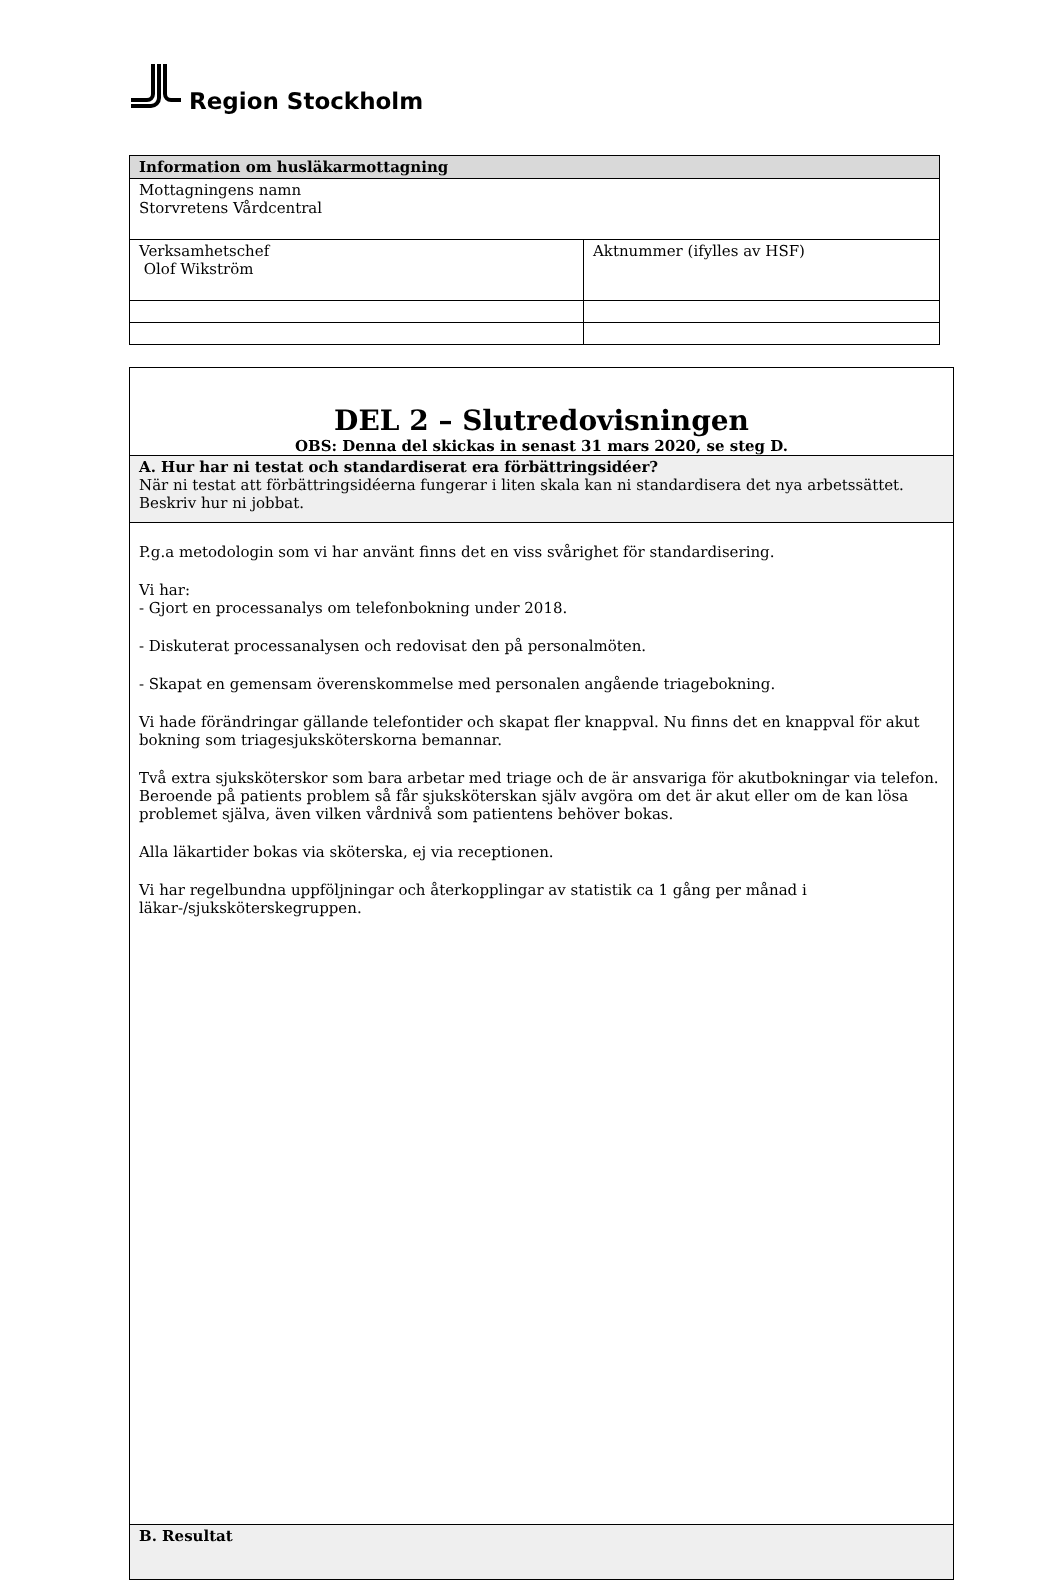Region Stockholm
| Information om husläkarmottagning | |
| Mottagningens namn Storvretens Vårdcentral | |
| Verksamhetschef Olof Wikström | Aktnummer (ifylles av HSF) |
DEL 2 – Slutredovisningen
OBS: Denna del skickas in senast 31 mars 2020, se steg D.
A. Hur har ni testat och standardiserat era förbättringsidéer?
När ni testat att förbättringsidéerna fungerar i liten skala kan ni standardisera det nya arbetssättet. Beskriv hur ni jobbat.
P.g.a metodologin som vi har använt finns det en viss svårighet för standardisering.
Vi har:
- Gjort en processanalys om telefonbokning under 2018.
- Diskuterat processanalysen och redovisat den på personalmöten.
- Skapat en gemensam överenskommelse med personalen angående triagebokning.
Vi hade förändringar gällande telefontider och skapat fler knappval. Nu finns det en knappval för akut bokning som triagesjuksköterskorna bemannar.
Två extra sjuksköterskor som bara arbetar med triage och de är ansvariga för akutbokningar via telefon. Beroende på patients problem så får sjuksköterskan själv avgöra om det är akut eller om de kan lösa problemet själva, även vilken vårdnivå som patientens behöver bokas.
Alla läkartider bokas via sköterska, ej via receptionen.
Vi har regelbundna uppföljningar och återkopplingar av statistik ca 1 gång per månad i läkar-/sjuksköterskegruppen.
B. Resultat